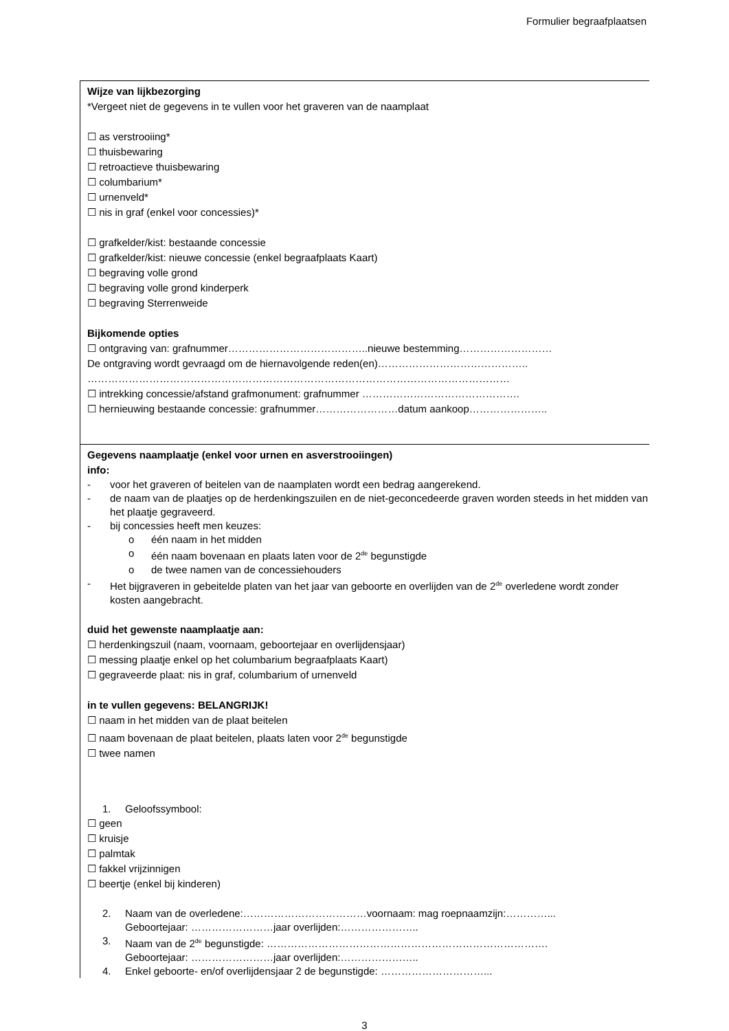Formulier begraafplaatsen
Wijze van lijkbezorging
*Vergeet niet de gegevens in te vullen voor het graveren van de naamplaat
☐ as verstrooiing*
☐ thuisbewaring
☐ retroactieve thuisbewaring
☐ columbarium*
☐ urnenveld*
☐ nis in graf (enkel voor concessies)*
☐ grafkelder/kist: bestaande concessie
☐ grafkelder/kist: nieuwe concessie (enkel begraafplaats Kaart)
☐ begraving volle grond
☐ begraving volle grond kinderperk
☐ begraving Sterrenweide
Bijkomende opties
☐ ontgraving van: grafnummer…………………………………..nieuwe bestemming………………………
De ontgraving wordt gevraagd om de hiernavolgende reden(en)……………………………………..
……………………………………………………………………………………………………………
☐ intrekking concessie/afstand grafmonument: grafnummer ……………………………………….
☐ hernieuwing bestaande concessie: grafnummer……………………datum aankoop…………………..
Gegevens naamplaatje (enkel voor urnen en asverstrooiingen)
info:
- voor het graveren of beitelen van de naamplaten wordt een bedrag aangerekend.
- de naam van de plaatjes op de herdenkingszuilen en de niet-geconcedeerde graven worden steeds in het midden van het plaatje gegraveerd.
- bij concessies heeft men keuzes:
o één naam in het midden
o één naam bovenaan en plaats laten voor de 2<sup>de</sup> begunstigde
o de twee namen van de concessiehouders
- Het bijgraveren in gebeitelde platen van het jaar van geboorte en overlijden van de 2<sup>de</sup> overledene wordt zonder kosten aangebracht.
duid het gewenste naamplaatje aan:
☐ herdenkingszuil (naam, voornaam, geboortejaar en overlijdensjaar)
☐ messing plaatje enkel op het columbarium begraafplaats Kaart)
☐ gegraveerde plaat: nis in graf, columbarium of urnenveld
in te vullen gegevens: BELANGRIJK!
☐ naam in het midden van de plaat beitelen
☐ naam bovenaan de plaat beitelen, plaats laten voor 2<sup>de</sup> begunstigde
☐ twee namen
1. Geloofssymbool:
☐ geen
☐ kruisje
☐ palmtak
☐ fakkel vrijzinnigen
☐ beertje (enkel bij kinderen)
2. Naam van de overledene:………………………………voornaam: mag roepnaamzijn:…………...
Geboortejaar: ……………………jaar overlijden:…………………..
3. Naam van de 2<sup>de</sup> begunstigde: ……………………………………………………………………….
Geboortejaar: ……………………jaar overlijden:…………………..
4. Enkel geboorte- en/of overlijdensjaar 2 de begunstigde: …………………………...
3